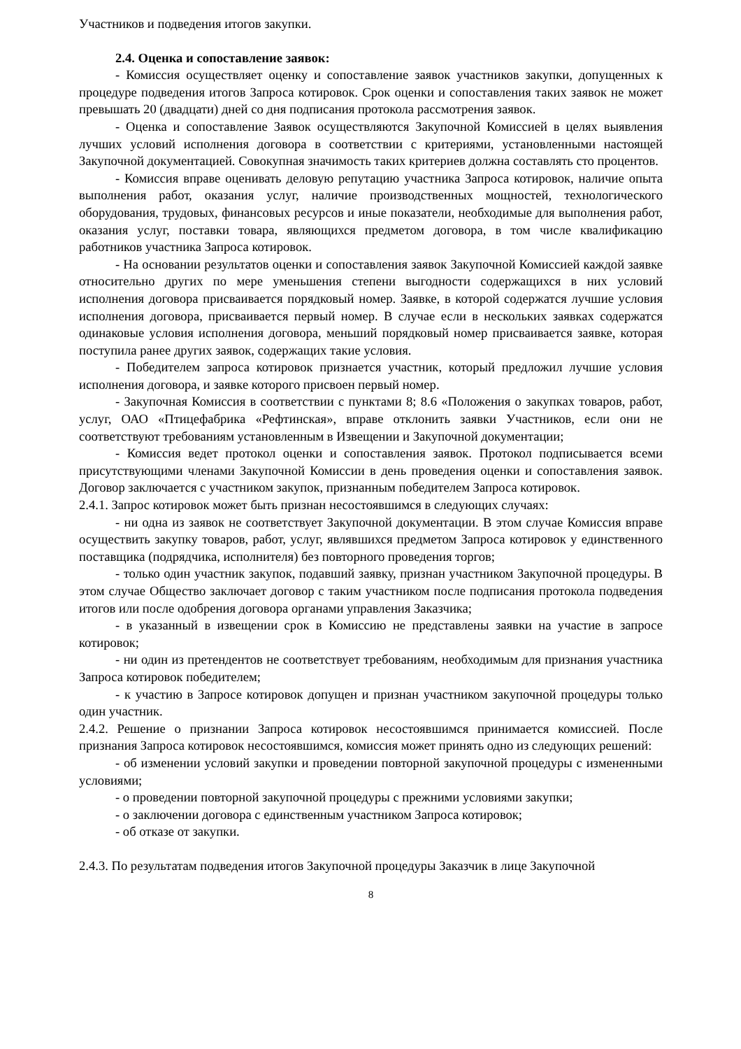Участников и подведения итогов закупки.
2.4. Оценка и сопоставление заявок:
- Комиссия осуществляет оценку и сопоставление заявок участников закупки, допущенных к процедуре подведения итогов Запроса котировок. Срок оценки и сопоставления таких заявок не может превышать 20 (двадцати) дней со дня подписания протокола рассмотрения заявок.
- Оценка и сопоставление Заявок осуществляются Закупочной Комиссией в целях выявления лучших условий исполнения договора в соответствии с критериями, установленными настоящей Закупочной документацией. Совокупная значимость таких критериев должна составлять сто процентов.
- Комиссия вправе оценивать деловую репутацию участника Запроса котировок, наличие опыта выполнения работ, оказания услуг, наличие производственных мощностей, технологического оборудования, трудовых, финансовых ресурсов и иные показатели, необходимые для выполнения работ, оказания услуг, поставки товара, являющихся предметом договора, в том числе квалификацию работников участника Запроса котировок.
- На основании результатов оценки и сопоставления заявок Закупочной Комиссией каждой заявке относительно других по мере уменьшения степени выгодности содержащихся в них условий исполнения договора присваивается порядковый номер. Заявке, в которой содержатся лучшие условия исполнения договора, присваивается первый номер. В случае если в нескольких заявках содержатся одинаковые условия исполнения договора, меньший порядковый номер присваивается заявке, которая поступила ранее других заявок, содержащих такие условия.
- Победителем запроса котировок признается участник, который предложил лучшие условия исполнения договора, и заявке которого присвоен первый номер.
- Закупочная Комиссия в соответствии с пунктами 8; 8.6 «Положения о закупках товаров, работ, услуг, ОАО «Птицефабрика «Рефтинская», вправе отклонить заявки Участников, если они не соответствуют требованиям установленным в Извещении и Закупочной документации;
- Комиссия ведет протокол оценки и сопоставления заявок. Протокол подписывается всеми присутствующими членами Закупочной Комиссии в день проведения оценки и сопоставления заявок. Договор заключается с участником закупок, признанным победителем Запроса котировок.
2.4.1. Запрос котировок может быть признан несостоявшимся в следующих случаях:
- ни одна из заявок не соответствует Закупочной документации. В этом случае Комиссия вправе осуществить закупку товаров, работ, услуг, являвшихся предметом Запроса котировок у единственного поставщика (подрядчика, исполнителя) без повторного проведения торгов;
- только один участник закупок, подавший заявку, признан участником Закупочной процедуры. В этом случае Общество заключает договор с таким участником после подписания протокола подведения итогов или после одобрения договора органами управления Заказчика;
- в указанный в извещении срок в Комиссию не представлены заявки на участие в запросе котировок;
- ни один из претендентов не соответствует требованиям, необходимым для признания участника Запроса котировок победителем;
- к участию в Запросе котировок допущен и признан участником закупочной процедуры только один участник.
2.4.2. Решение о признании Запроса котировок несостоявшимся принимается комиссией. После признания Запроса котировок несостоявшимся, комиссия может принять одно из следующих решений:
- об изменении условий закупки и проведении повторной закупочной процедуры с измененными условиями;
- о проведении повторной закупочной процедуры с прежними условиями закупки;
- о заключении договора с единственным участником Запроса котировок;
- об отказе от закупки.
2.4.3. По результатам подведения итогов Закупочной процедуры Заказчик в лице Закупочной
8